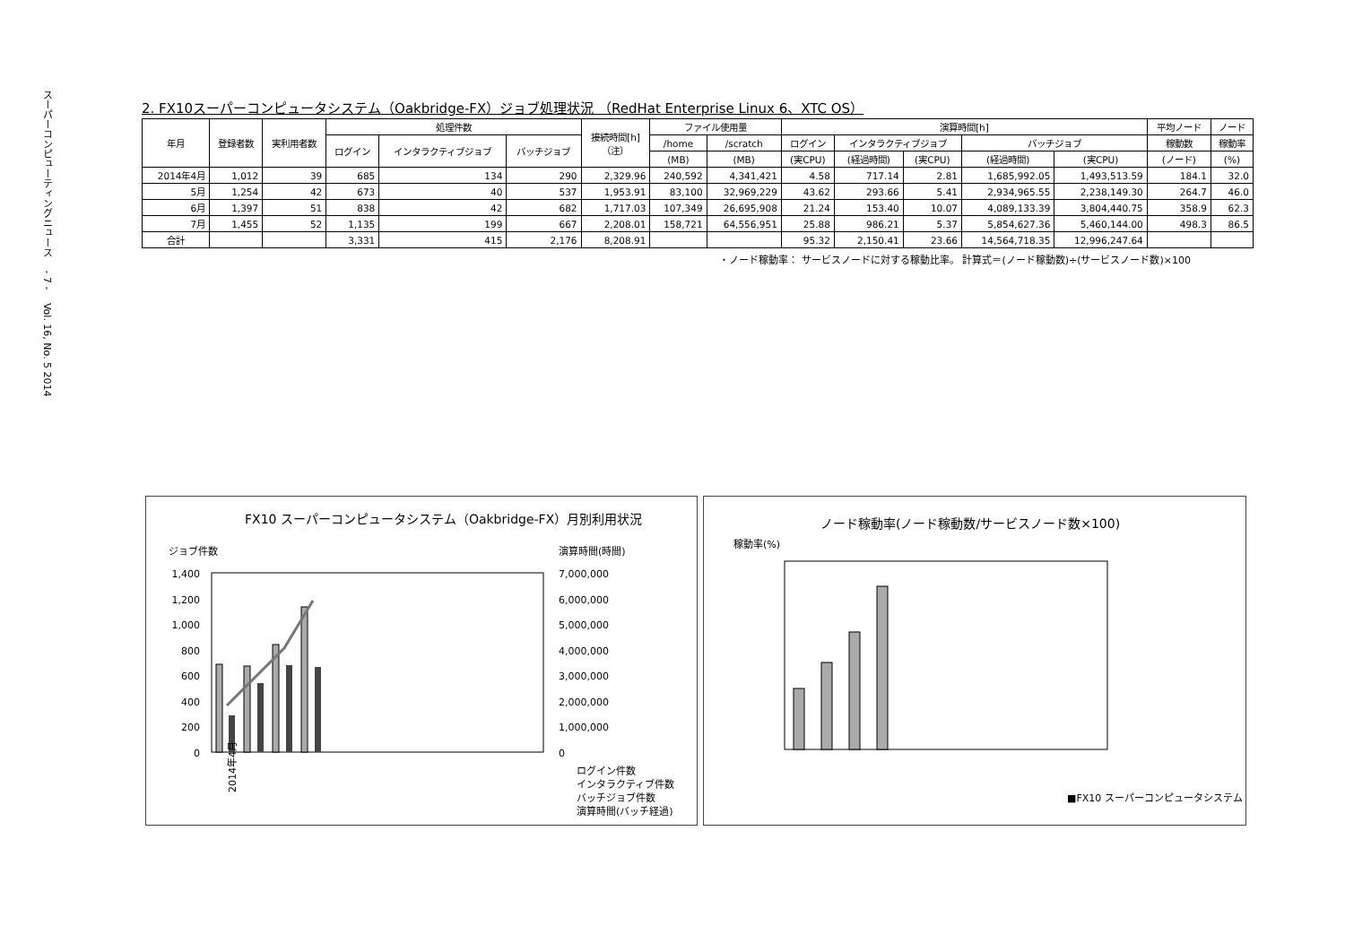スーパーコンピューティングニュース　 - 7 -　 Vol. 16, No. 5 2014
2. FX10スーパーコンピュータシステム（Oakbridge-FX）ジョブ処理状況 （RedHat Enterprise Linux 6、XTC OS）
| 年月 | 登録者数 | 実利用者数 | 処理件数 | | | 接続時間[h] （注） | ファイル使用量 | | 演算時間[h] | | | | | 平均ノード | ノード |
| --- | --- | --- | --- | --- | --- | --- | --- | --- | --- | --- | --- | --- | --- | --- | --- |
| | | | ログイン | インタラクティブジョブ | バッチジョブ | | /home | /scratch | ログイン | インタラクティブジョブ | | バッチジョブ | | 稼動数 | 稼動率 |
| | | | | | | | (MB) | (MB) | (実CPU) | (経過時間) | (実CPU) | (経過時間) | (実CPU) | (ノード) | (%) |
| 2014年4月 | 1,012 | 39 | 685 | 134 | 290 | 2,329.96 | 240,592 | 4,341,421 | 4.58 | 717.14 | 2.81 | 1,685,992.05 | 1,493,513.59 | 184.1 | 32.0 |
| 5月 | 1,254 | 42 | 673 | 40 | 537 | 1,953.91 | 83,100 | 32,969,229 | 43.62 | 293.66 | 5.41 | 2,934,965.55 | 2,238,149.30 | 264.7 | 46.0 |
| 6月 | 1,397 | 51 | 838 | 42 | 682 | 1,717.03 | 107,349 | 26,695,908 | 21.24 | 153.40 | 10.07 | 4,089,133.39 | 3,804,440.75 | 358.9 | 62.3 |
| 7月 | 1,455 | 52 | 1,135 | 199 | 667 | 2,208.01 | 158,721 | 64,556,951 | 25.88 | 986.21 | 5.37 | 5,854,627.36 | 5,460,144.00 | 498.3 | 86.5 |
| 合計 | | | 3,331 | 415 | 2,176 | 8,208.91 | | | 95.32 | 2,150.41 | 23.66 | 14,564,718.35 | 12,996,247.64 | | |
・ノード稼動率： サービスノードに対する稼動比率。 計算式＝(ノード稼動数)÷(サービスノード数)×100
FX10 スーパーコンピュータシステム（Oakbridge-FX）月別利用状況
ジョブ件数
演算時間(時間)
1,400
1,200
1,000
800
600
400
200
0
7,000,000
6,000,000
5,000,000
4,000,000
3,000,000
2,000,000
1,000,000
0
ログイン件数
インタラクティブ件数
バッチジョブ件数
演算時間(バッチ経過)
2014年4月
ノード稼動率(ノード稼動数/サービスノード数×100)
稼動率(%)
■FX10 スーパーコンピュータシステム